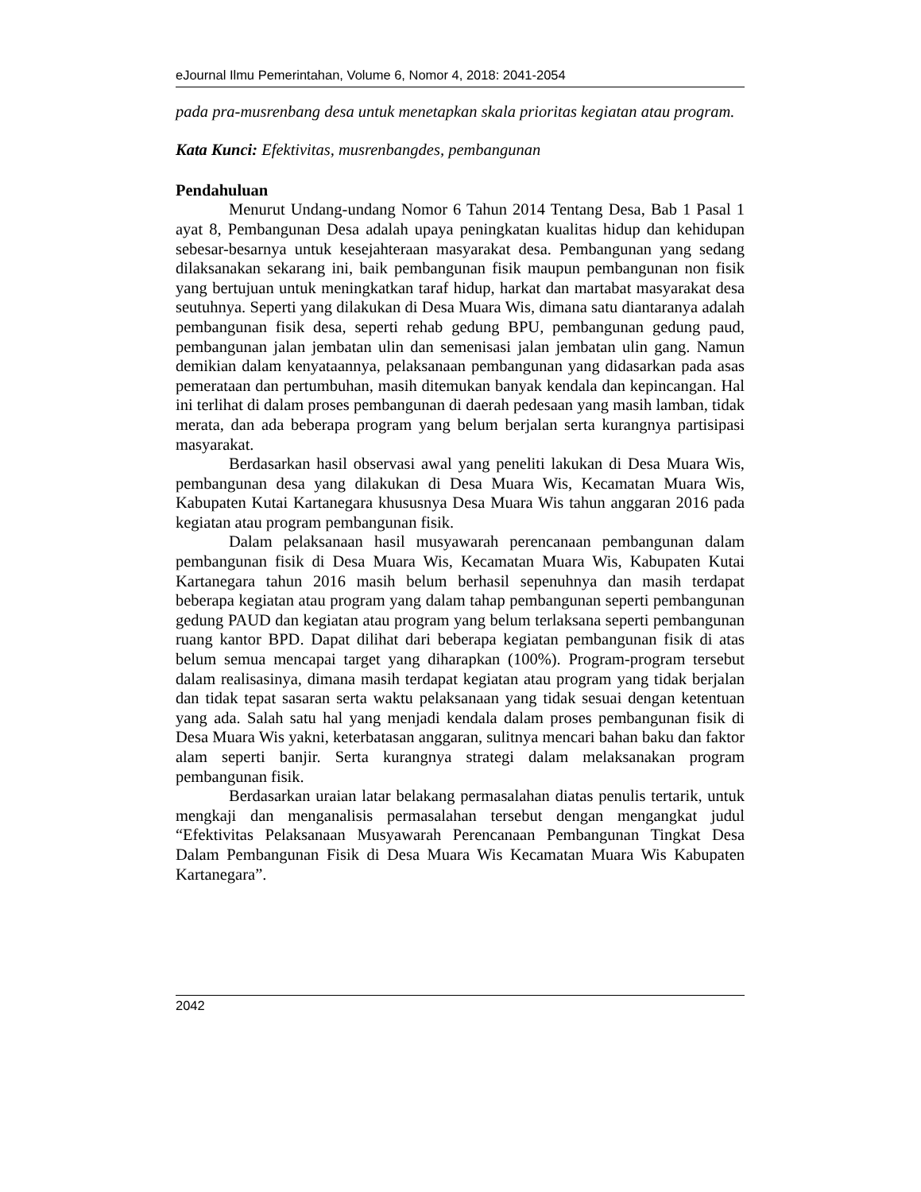eJournal Ilmu Pemerintahan, Volume 6, Nomor 4, 2018: 2041-2054
pada pra-musrenbang desa untuk menetapkan skala prioritas kegiatan atau program.
Kata Kunci: Efektivitas, musrenbangdes, pembangunan
Pendahuluan
Menurut Undang-undang Nomor 6 Tahun 2014 Tentang Desa, Bab 1 Pasal 1 ayat 8, Pembangunan Desa adalah upaya peningkatan kualitas hidup dan kehidupan sebesar-besarnya untuk kesejahteraan masyarakat desa. Pembangunan yang sedang dilaksanakan sekarang ini, baik pembangunan fisik maupun pembangunan non fisik yang bertujuan untuk meningkatkan taraf hidup, harkat dan martabat masyarakat desa seutuhnya. Seperti yang dilakukan di Desa Muara Wis, dimana satu diantaranya adalah pembangunan fisik desa, seperti rehab gedung BPU, pembangunan gedung paud, pembangunan jalan jembatan ulin dan semenisasi jalan jembatan ulin gang. Namun demikian dalam kenyataannya, pelaksanaan pembangunan yang didasarkan pada asas pemerataan dan pertumbuhan, masih ditemukan banyak kendala dan kepincangan. Hal ini terlihat di dalam proses pembangunan di daerah pedesaan yang masih lamban, tidak merata, dan ada beberapa program yang belum berjalan serta kurangnya partisipasi masyarakat.
Berdasarkan hasil observasi awal yang peneliti lakukan di Desa Muara Wis, pembangunan desa yang dilakukan di Desa Muara Wis, Kecamatan Muara Wis, Kabupaten Kutai Kartanegara khususnya Desa Muara Wis tahun anggaran 2016 pada kegiatan atau program pembangunan fisik.
Dalam pelaksanaan hasil musyawarah perencanaan pembangunan dalam pembangunan fisik di Desa Muara Wis, Kecamatan Muara Wis, Kabupaten Kutai Kartanegara tahun 2016 masih belum berhasil sepenuhnya dan masih terdapat beberapa kegiatan atau program yang dalam tahap pembangunan seperti pembangunan gedung PAUD dan kegiatan atau program yang belum terlaksana seperti pembangunan ruang kantor BPD. Dapat dilihat dari beberapa kegiatan pembangunan fisik di atas belum semua mencapai target yang diharapkan (100%). Program-program tersebut dalam realisasinya, dimana masih terdapat kegiatan atau program yang tidak berjalan dan tidak tepat sasaran serta waktu pelaksanaan yang tidak sesuai dengan ketentuan yang ada. Salah satu hal yang menjadi kendala dalam proses pembangunan fisik di Desa Muara Wis yakni, keterbatasan anggaran, sulitnya mencari bahan baku dan faktor alam seperti banjir. Serta kurangnya strategi dalam melaksanakan program pembangunan fisik.
Berdasarkan uraian latar belakang permasalahan diatas penulis tertarik, untuk mengkaji dan menganalisis permasalahan tersebut dengan mengangkat judul “Efektivitas Pelaksanaan Musyawarah Perencanaan Pembangunan Tingkat Desa Dalam Pembangunan Fisik di Desa Muara Wis Kecamatan Muara Wis Kabupaten Kartanegara”.
2042